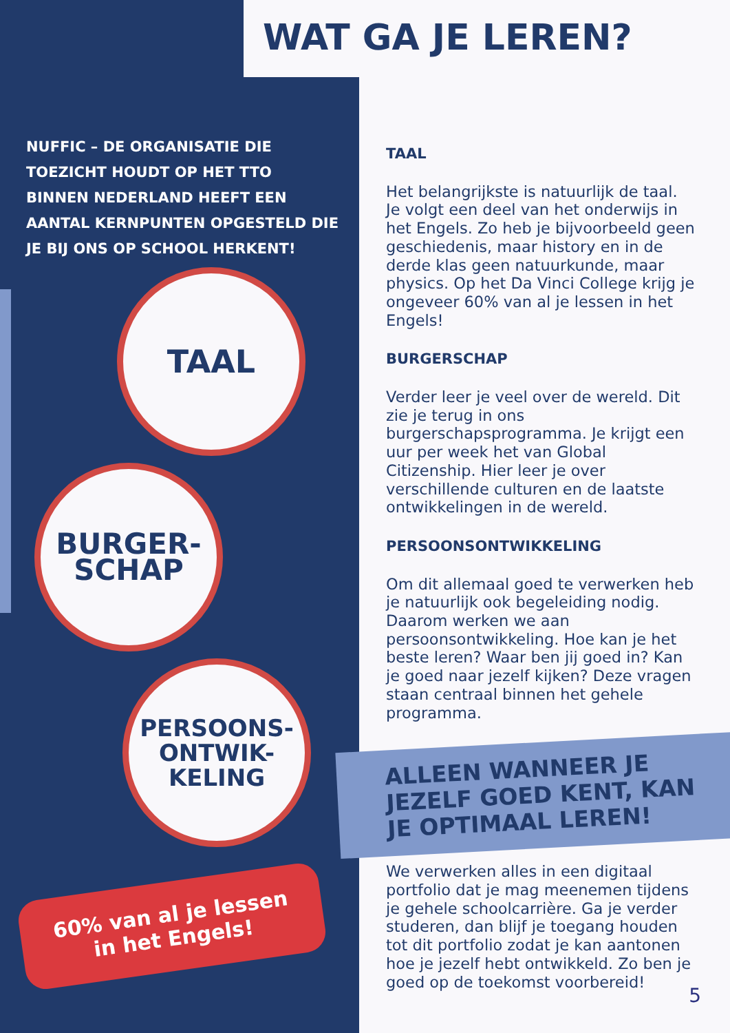WAT GA JE LEREN?
NUFFIC – DE ORGANISATIE DIE TOEZICHT HOUDT OP HET TTO BINNEN NEDERLAND HEEFT EEN AANTAL KERNPUNTEN OPGESTELD DIE JE BIJ ONS OP SCHOOL HERKENT!
TAAL
BURGER-
SCHAP
PERSOONS-
ONTWIK-
KELING
60% van al je lessen
in het Engels!
TAAL
Het belangrijkste is natuurlijk de taal. Je volgt een deel van het onderwijs in het Engels. Zo heb je bijvoorbeeld geen geschiedenis, maar history en in de derde klas geen natuurkunde, maar physics. Op het Da Vinci College krijg je ongeveer 60% van al je lessen in het Engels!
BURGERSCHAP
Verder leer je veel over de wereld. Dit zie je terug in ons burgerschapsprogramma. Je krijgt een uur per week het van Global Citizenship. Hier leer je over verschillende culturen en de laatste ontwikkelingen in de wereld.
PERSOONSONTWIKKELING
Om dit allemaal goed te verwerken heb je natuurlijk ook begeleiding nodig. Daarom werken we aan persoonsontwikkeling. Hoe kan je het beste leren? Waar ben jij goed in? Kan je goed naar jezelf kijken? Deze vragen staan centraal binnen het gehele programma.
ALLEEN WANNEER JE JEZELF GOED KENT, KAN JE OPTIMAAL LEREN!
We verwerken alles in een digitaal portfolio dat je mag meenemen tijdens je gehele schoolcarrière. Ga je verder studeren, dan blijf je toegang houden tot dit portfolio zodat je kan aantonen hoe je jezelf hebt ontwikkeld. Zo ben je goed op de toekomst voorbereid!
5